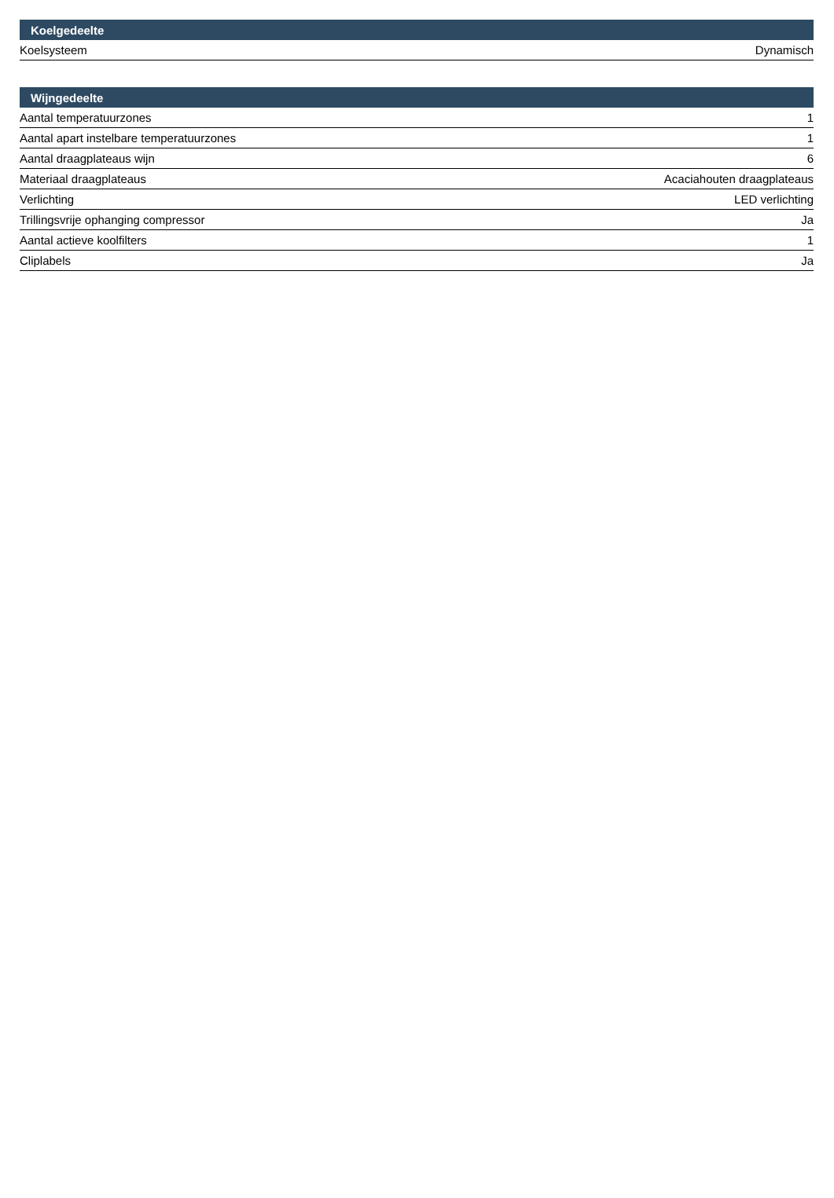| Koelgedeelte | |
| --- | --- |
| Koelsysteem | Dynamisch |
| Wijngedeelte | |
| --- | --- |
| Aantal temperatuurzones | 1 |
| Aantal apart instelbare temperatuurzones | 1 |
| Aantal draagplateaus wijn | 6 |
| Materiaal draagplateaus | Acaciahouten draagplateaus |
| Verlichting | LED verlichting |
| Trillingsvrije ophanging compressor | Ja |
| Aantal actieve koolfilters | 1 |
| Cliplabels | Ja |